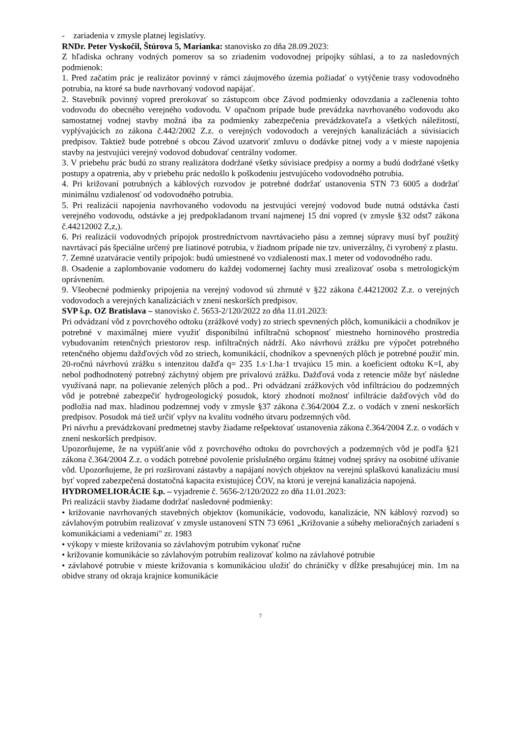- zariadenia v zmysle platnej legislatívy.
RNDr. Peter Vyskočil, Štúrova 5, Marianka: stanovisko zo dňa 28.09.2023:
Z hľadiska ochrany vodných pomerov sa so zriadením vodovodnej prípojky súhlasí, a to za nasledovných podmienok:
1. Pred začatím prác je realizátor povinný v rámci záujmového územia požiadať o vytýčenie trasy vodovodného potrubia, na ktoré sa bude navrhovaný vodovod napájať.
2. Stavebník povinný vopred prerokovať so zástupcom obce Závod podmienky odovzdania a začlenenia tohto vodovodu do obecného verejného vodovodu. V opačnom prípade bude prevádzka navrhovaného vodovodu ako samostatnej vodnej stavby možná iba za podmienky zabezpečenia prevádzkovateľa a všetkých náležitostí, vyplývajúcich zo zákona č.442/2002 Z.z. o verejných vodovodoch a verejných kanalizáciách a súvisiacich predpisov. Taktiež bude potrebné s obcou Závod uzatvoriť zmluvu o dodávke pitnej vody a v mieste napojenia stavby na jestvujúci verejný vodovod dobudovať centrálny vodomer.
3. V priebehu prác budú zo strany realizátora dodržané všetky súvisiace predpisy a normy a budú dodržané všetky postupy a opatrenia, aby v priebehu prác nedošlo k poškodeniu jestvujúceho vodovodného potrubia.
4. Pri križovaní potrubných a káblových rozvodov je potrebné dodržať ustanovenia STN 73 6005 a dodržať minimálnu vzdialenosť od vodovodného potrubia.
5. Pri realizácii napojenia navrhovaného vodovodu na jestvujúci verejný vodovod bude nutná odstávka časti verejného vodovodu, odstávke a jej predpokladanom trvaní najmenej 15 dní vopred (v zmysle §32 odst7 zákona č.44212002 Z,z,).
6. Pri realizácii vodovodných prípojok prostredníctvom navrtávacieho pásu a zemnej súpravy musí byľ použitý navrtávací pás špeciálne určený pre liatinové potrubia, v žiadnom prípade nie tzv. univerzálny, či vyrobený z plastu.
7. Zemné uzatváracie ventily prípojok: budú umiestnené vo vzdialenosti max.1 meter od vodovodného radu.
8. Osadenie a zaplombovanie vodomeru do každej vodomernej šachty musí zrealizovať osoba s metrologickým oprávnením.
9. Všeobecné podmienky pripojenia na verejný vodovod sú zhrnuté v §22 zákona č.44212002 Z.z. o verejných vodovodoch a verejných kanalizáciách v znení neskorších predpisov.
SVP š.p. OZ Bratislava – stanovisko č. 5653-2/120/2022 zo dňa 11.01.2023:
Pri odvádzaní vôd z povrchového odtoku (zrážkové vody) zo striech spevnených plôch, komunikácii a chodníkov je potrebné v maximálnej miere využiť disponibilnú infiltračnú schopnosť miestneho horninového prostredia vybudovaním retenčných priestorov resp. infiltračných nádrží. Ako návrhovú zrážku pre výpočet potrebného retenčného objemu dažďových vôd zo striech, komunikácií, chodníkov a spevnených plôch je potrebné použiť min. 20-ročnú návrhovú zrážku s intenzitou dažďa q= 235 1.s·1.ha·1 trvajúcu 15 min. a koeficient odtoku K=I, aby nebol podhodnotený potrebný záchytný objem pre prívalovú zrážku. Dažďová voda z retencie môže byť následne využívaná napr. na polievanie zelených plôch a pod.. Pri odvádzaní zrážkových vôd infiltráciou do podzemných vôd je potrebné zabezpečiť hydrogeologický posudok, ktorý zhodnotí možnosť infiltrácie dažďových vôd do podložia nad max. hladinou podzemnej vody v zmysle §37 zákona č.364/2004 Z.z. o vodách v znení neskorších predpisov. Posudok má tiež určiť vplyv na kvalitu vodného útvaru podzemných vôd.
Pri návrhu a prevádzkovaní predmetnej stavby žiadame rešpektovať ustanovenia zákona č.364/2004 Z.z. o vodách v znení neskorších predpisov.
Upozorňujeme, že na vypúšťanie vôd z povrchového odtoku do povrchových a podzemných vôd je podľa §21 zákona č.364/2004 Z.z. o vodách potrebné povolenie príslušného orgánu štátnej vodnej správy na osobitné užívanie vôd. Upozorňujeme, že pri rozširovaní zástavby a napájaní nových objektov na verejnú splaškovú kanalizáciu musí byť vopred zabezpečená dostatočná kapacita existujúcej ČOV, na ktorú je verejná kanalizácia napojená.
HYDROMELIORÁCIE š.p. – vyjadrenie č. 5656-2/120/2022 zo dňa 11.01.2023:
Pri realizácii stavby žiadame dodržať nasledovné podmienky:
• križovanie navrhovaných stavebných objektov (komunikácie, vodovodu, kanalizácie, NN káblový rozvod) so závlahovým potrubím realizovať v zmysle ustanovení STN 73 6961 „Križovanie a súbehy melioračných zariadení s komunikáciami a vedeniami" zr. 1983
• výkopy v mieste križovania so závlahovým potrubím vykonať ručne
• križovanie komunikácie so závlahovým potrubím realizovať kolmo na závlahové potrubie
• závlahové potrubie v mieste križovania s komunikáciou uložiť do chráničky v dĺžke presahujúcej min. 1m na obidve strany od okraja krajnice komunikácie
7